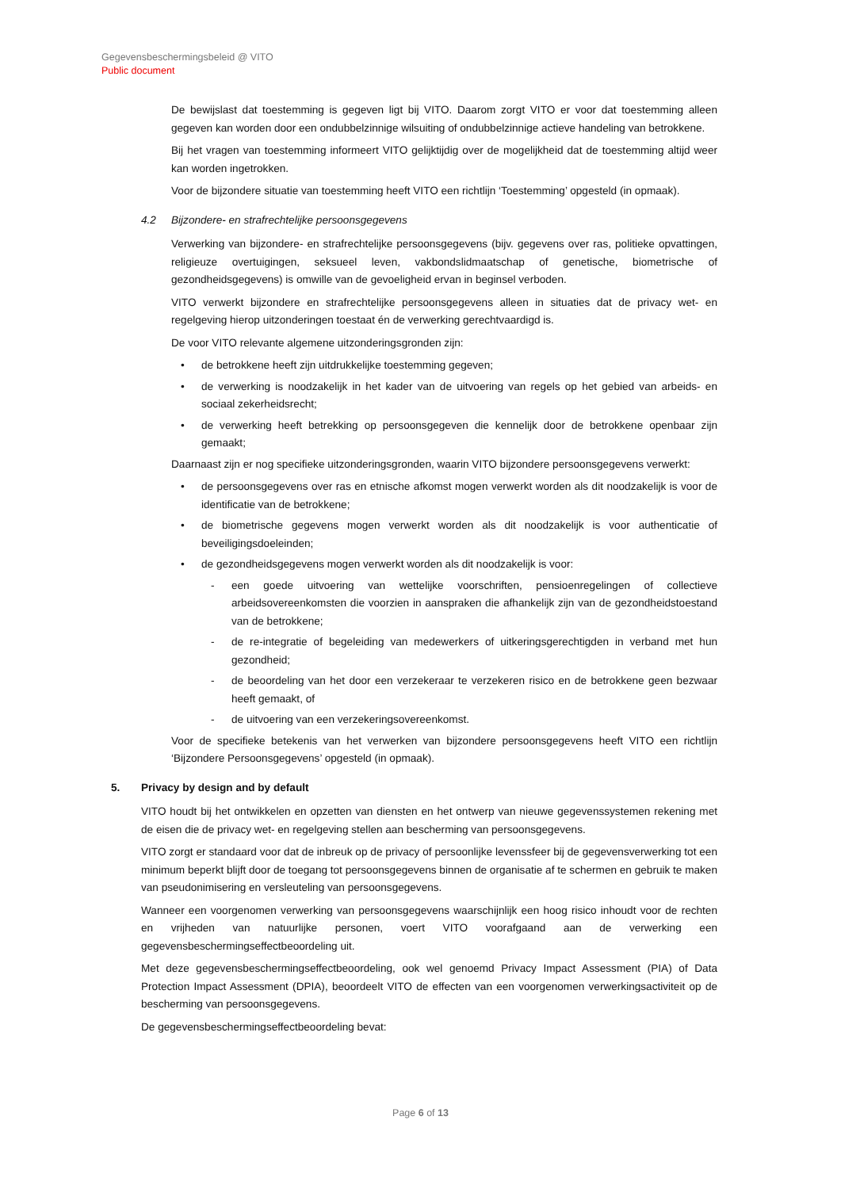Gegevensbeschermingsbeleid @ VITO
Public document
De bewijslast dat toestemming is gegeven ligt bij VITO. Daarom zorgt VITO er voor dat toestemming alleen gegeven kan worden door een ondubbelzinnige wilsuiting of ondubbelzinnige actieve handeling van betrokkene.
Bij het vragen van toestemming informeert VITO gelijktijdig over de mogelijkheid dat de toestemming altijd weer kan worden ingetrokken.
Voor de bijzondere situatie van toestemming heeft VITO een richtlijn ‘Toestemming’ opgesteld (in opmaak).
4.2 Bijzondere- en strafrechtelijke persoonsgegevens
Verwerking van bijzondere- en strafrechtelijke persoonsgegevens (bijv. gegevens over ras, politieke opvattingen, religieuze overtuigingen, seksueel leven, vakbondslidmaatschap of genetische, biometrische of gezondheidsgegevens) is omwille van de gevoeligheid ervan in beginsel verboden.
VITO verwerkt bijzondere en strafrechtelijke persoonsgegevens alleen in situaties dat de privacy wet- en regelgeving hierop uitzonderingen toestaat én de verwerking gerechtvaardigd is.
De voor VITO relevante algemene uitzonderingsgronden zijn:
• de betrokkene heeft zijn uitdrukkelijke toestemming gegeven;
• de verwerking is noodzakelijk in het kader van de uitvoering van regels op het gebied van arbeids- en sociaal zekerheidsrecht;
• de verwerking heeft betrekking op persoonsgegeven die kennelijk door de betrokkene openbaar zijn gemaakt;
Daarnaast zijn er nog specifieke uitzonderingsgronden, waarin VITO bijzondere persoonsgegevens verwerkt:
• de persoonsgegevens over ras en etnische afkomst mogen verwerkt worden als dit noodzakelijk is voor de identificatie van de betrokkene;
• de biometrische gegevens mogen verwerkt worden als dit noodzakelijk is voor authenticatie of beveiligingsdoeleinden;
• de gezondheidsgegevens mogen verwerkt worden als dit noodzakelijk is voor:
- een goede uitvoering van wettelijke voorschriften, pensioenregelingen of collectieve arbeidsovereenkomsten die voorzien in aanspraken die afhankelijk zijn van de gezondheidstoestand van de betrokkene;
- de re-integratie of begeleiding van medewerkers of uitkeringsgerechtigden in verband met hun gezondheid;
- de beoordeling van het door een verzekeraar te verzekeren risico en de betrokkene geen bezwaar heeft gemaakt, of
- de uitvoering van een verzekeringsovereenkomst.
Voor de specifieke betekenis van het verwerken van bijzondere persoonsgegevens heeft VITO een richtlijn ‘Bijzondere Persoonsgegevens’ opgesteld (in opmaak).
5. Privacy by design and by default
VITO houdt bij het ontwikkelen en opzetten van diensten en het ontwerp van nieuwe gegevenssystemen rekening met de eisen die de privacy wet- en regelgeving stellen aan bescherming van persoonsgegevens.
VITO zorgt er standaard voor dat de inbreuk op de privacy of persoonlijke levenssfeer bij de gegevensverwerking tot een minimum beperkt blijft door de toegang tot persoonsgegevens binnen de organisatie af te schermen en gebruik te maken van pseudonimisering en versleuteling van persoonsgegevens.
Wanneer een voorgenomen verwerking van persoonsgegevens waarschijnlijk een hoog risico inhoudt voor de rechten en vrijheden van natuurlijke personen, voert VITO voorafgaand aan de verwerking een gegevensbeschermingseffectbeoordeling uit.
Met deze gegevensbeschermingseffectbeoordeling, ook wel genoemd Privacy Impact Assessment (PIA) of Data Protection Impact Assessment (DPIA), beoordeelt VITO de effecten van een voorgenomen verwerkingsactiviteit op de bescherming van persoonsgegevens.
De gegevensbeschermingseffectbeoordeling bevat:
Page 6 of 13